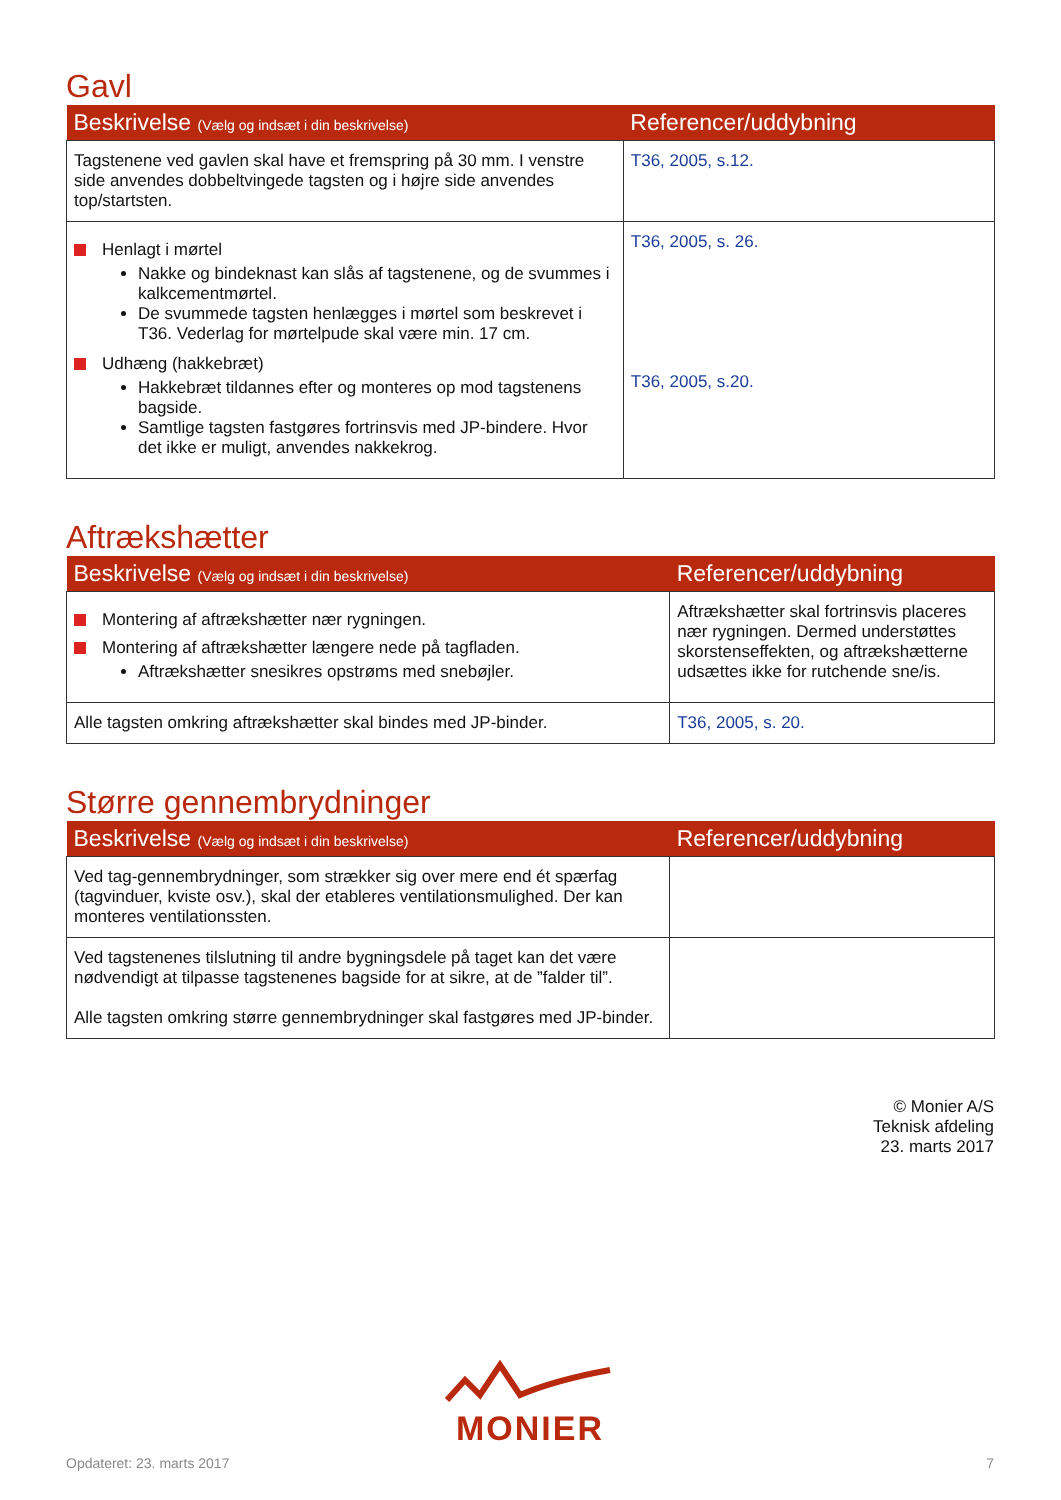Gavl
| Beskrivelse (Vælg og indsæt i din beskrivelse) | Referencer/uddybning |
| --- | --- |
| Tagstenene ved gavlen skal have et fremspring på 30 mm. I venstre side anvendes dobbeltvingede tagsten og i højre side anvendes top/startsten. | T36, 2005, s.12. |
| Henlagt i mørtel Nakke og bindeknast kan slås af tagstenene, og de svummes i kalkcementmørtel. De svummede tagsten henlægges i mørtel som beskrevet i T36. Vederlag for mørtelpude skal være min. 17 cm. Udhæng (hakkebræt) Hakkebræt tildannes efter og monteres op mod tagstenens bagside. Samtlige tagsten fastgøres fortrinsvis med JP-bindere. Hvor det ikke er muligt, anvendes nakkekrog. | T36, 2005, s. 26. T36, 2005, s.20. |
Aftrækshætter
| Beskrivelse (Vælg og indsæt i din beskrivelse) | Referencer/uddybning |
| --- | --- |
| Montering af aftrækshætter nær rygningen. Montering af aftrækshætter længere nede på tagfladen. Aftrækshætter snesikres opstrøms med snebøjler. | Aftrækshætter skal fortrinsvis placeres nær rygningen. Dermed understøttes skorstenseffekten, og aftrækshætterne udsættes ikke for rutchende sne/is. |
| Alle tagsten omkring aftrækshætter skal bindes med JP-binder. | T36, 2005, s. 20. |
Større gennembrydninger
| Beskrivelse (Vælg og indsæt i din beskrivelse) | Referencer/uddybning |
| --- | --- |
| Ved tag-gennembrydninger, som strækker sig over mere end ét spærfag (tagvinduer, kviste osv.), skal der etableres ventilationsmulighed. Der kan monteres ventilationssten. | |
| Ved tagstenenes tilslutning til andre bygningsdele på taget kan det være nødvendigt at tilpasse tagstenenes bagside for at sikre, at de ”falder til”. Alle tagsten omkring større gennembrydninger skal fastgøres med JP-binder. | |
© Monier A/S
Teknisk afdeling
23. marts 2017
MONIER
Opdateret: 23. marts 2017 7